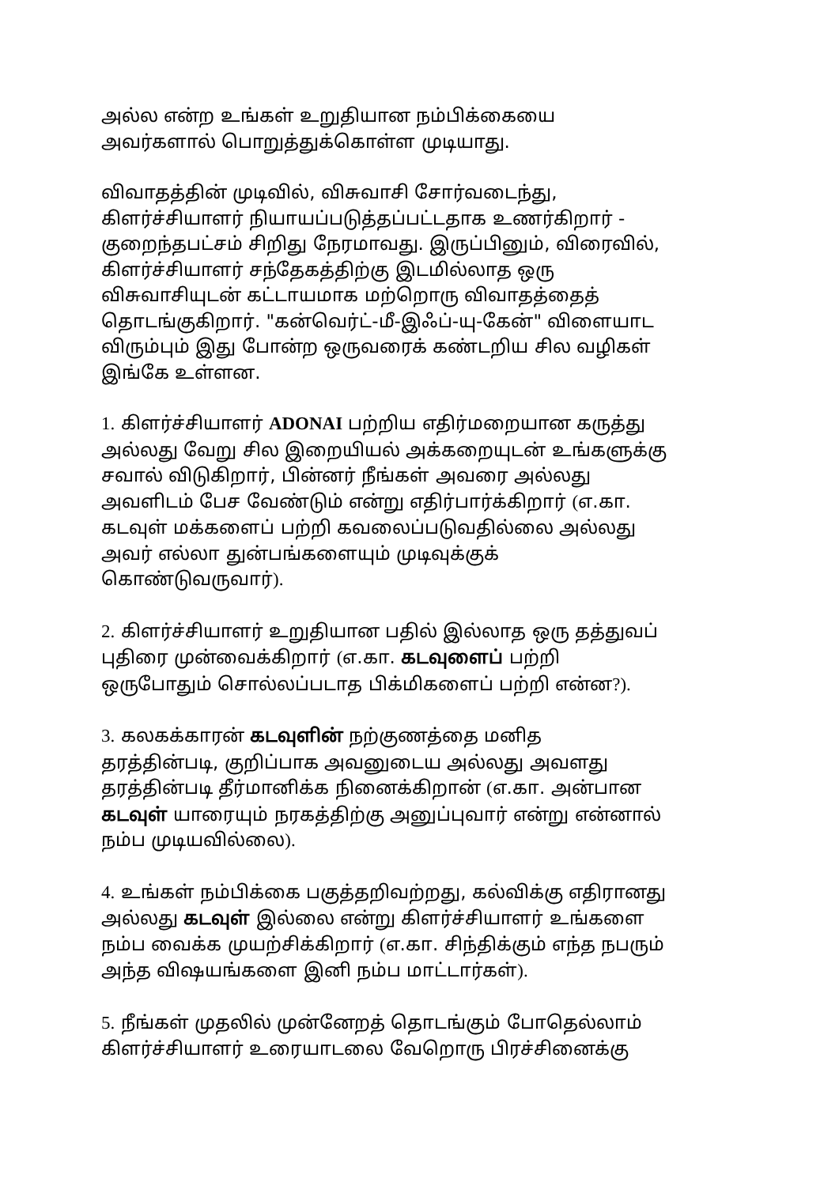அல்ல என்ற உங்கள் உறுதியான நம்பிக்கையை
அவர்களால் பொறுத்துக்கொள்ள முடியாது.
விவாதத்தின் முடிவில், விசுவாசி சோர்வடைந்து,
கிளர்ச்சியாளர் நியாயப்படுத்தப்பட்டதாக உணர்கிறார் -
குறைந்தபட்சம் சிறிது நேரமாவது. இருப்பினும், விரைவில்,
கிளர்ச்சியாளர் சந்தேகத்திற்கு இடமில்லாத ஒரு
விசுவாசியுடன் கட்டாயமாக மற்றொரு விவாதத்தைத்
தொடங்குகிறார். "கன்வெர்ட்-மீ-இஃப்-யு-கேன்" விளையாட
விரும்பும் இது போன்ற ஒருவரைக் கண்டறிய சில வழிகள்
இங்கே உள்ளன.
1. கிளர்ச்சியாளர் ADONAI பற்றிய எதிர்மறையான கருத்து
அல்லது வேறு சில இறையியல் அக்கறையுடன் உங்களுக்கு
சவால் விடுகிறார், பின்னர் நீங்கள் அவரை அல்லது
அவளிடம் பேச வேண்டும் என்று எதிர்பார்க்கிறார் (எ.கா.
கடவுள் மக்களைப் பற்றி கவலைப்படுவதில்லை அல்லது
அவர் எல்லா துன்பங்களையும் முடிவுக்குக்
கொண்டுவருவார்).
2. கிளர்ச்சியாளர் உறுதியான பதில் இல்லாத ஒரு தத்துவப்
புதிரை முன்வைக்கிறார் (எ.கா. கடவுளைப் பற்றி
ஒருபோதும் சொல்லப்படாத பிக்மிகளைப் பற்றி என்ன?).
3. கலகக்காரன் கடவுளின் நற்குணத்தை மனித
தரத்தின்படி, குறிப்பாக அவனுடைய அல்லது அவளது
தரத்தின்படி தீர்மானிக்க நினைக்கிறான் (எ.கா. அன்பான
கடவுள் யாரையும் நரகத்திற்கு அனுப்புவார் என்று என்னால்
நம்ப முடியவில்லை).
4. உங்கள் நம்பிக்கை பகுத்தறிவற்றது, கல்விக்கு எதிரானது
அல்லது கடவுள் இல்லை என்று கிளர்ச்சியாளர் உங்களை
நம்ப வைக்க முயற்சிக்கிறார் (எ.கா. சிந்திக்கும் எந்த நபரும்
அந்த விஷயங்களை இனி நம்ப மாட்டார்கள்).
5. நீங்கள் முதலில் முன்னேறத் தொடங்கும் போதெல்லாம்
கிளர்ச்சியாளர் உரையாடலை வேறொரு பிரச்சினைக்கு